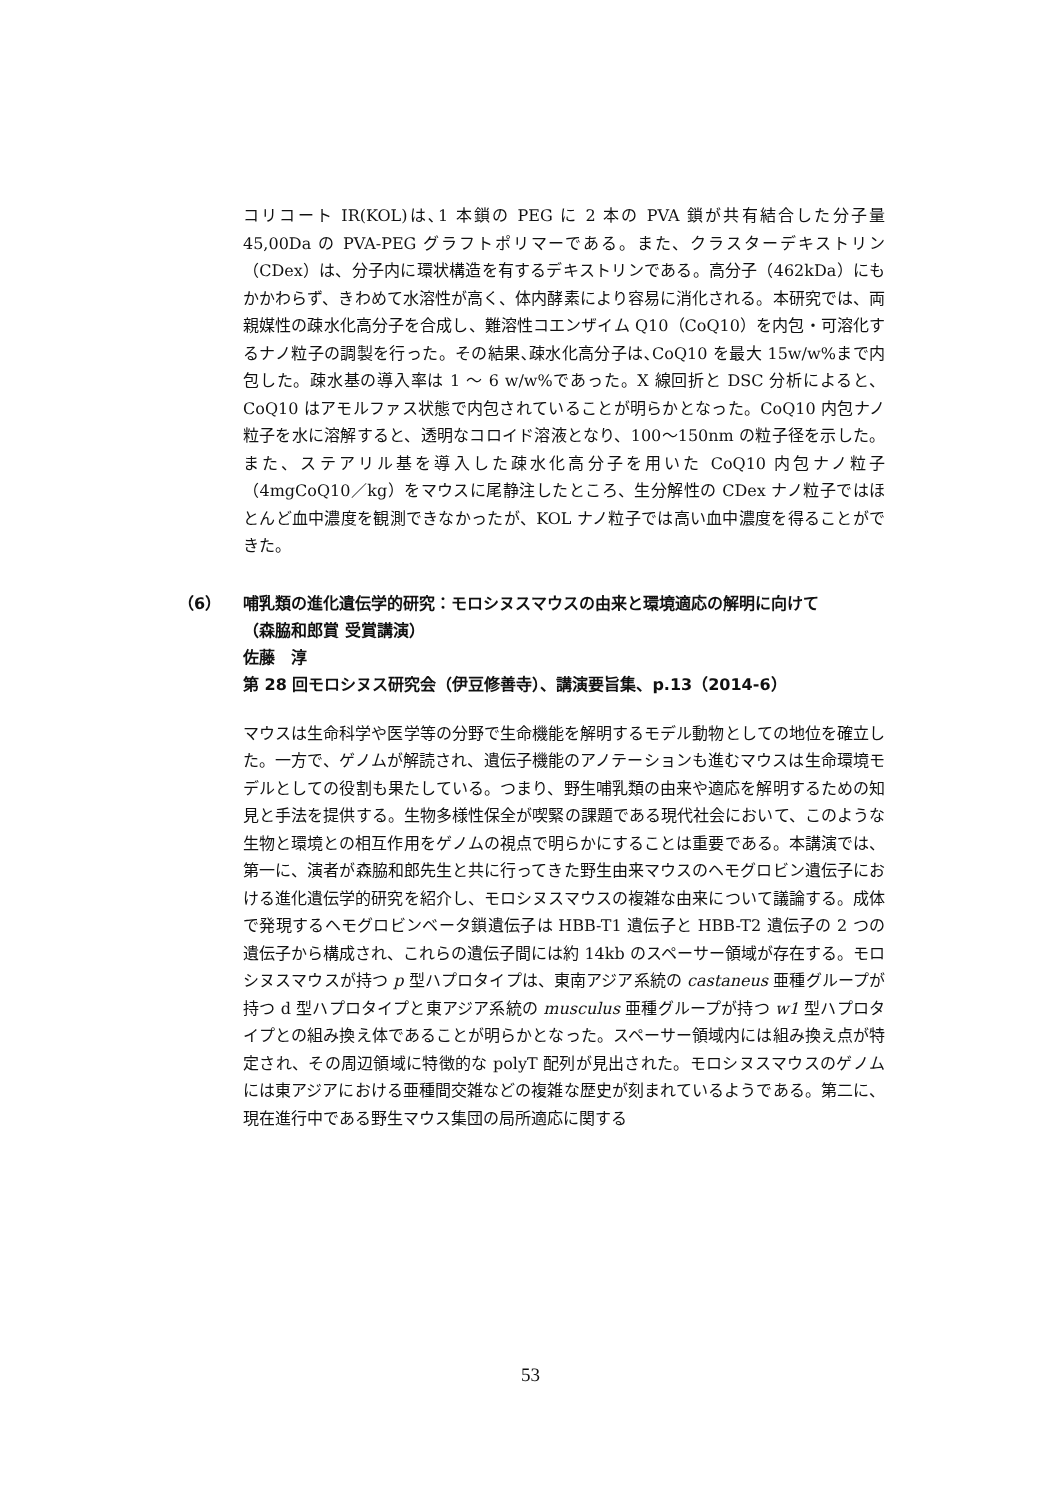コリコート IR(KOL)は､1 本鎖の PEG に 2 本の PVA 鎖が共有結合した分子量 45,00Da の PVA-PEG グラフトポリマーである。また、クラスターデキストリン（CDex）は、分子内に環状構造を有するデキストリンである。高分子（462kDa）にもかかわらず、きわめて水溶性が高く、体内酵素により容易に消化される。本研究では、両親媒性の疎水化高分子を合成し、難溶性コエンザイム Q10（CoQ10）を内包・可溶化するナノ粒子の調製を行った。その結果､疎水化高分子は､CoQ10 を最大 15w/w%まで内包した。疎水基の導入率は 1 ～ 6 w/w%であった。X 線回折と DSC 分析によると、CoQ10 はアモルファス状態で内包されていることが明らかとなった。CoQ10 内包ナノ粒子を水に溶解すると、透明なコロイド溶液となり、100～150nm の粒子径を示した。また、ステアリル基を導入した疎水化高分子を用いた CoQ10 内包ナノ粒子（4mgCoQ10／kg）をマウスに尾静注したところ、生分解性の CDex ナノ粒子ではほとんど血中濃度を観測できなかったが、KOL ナノ粒子では高い血中濃度を得ることができた。
（6） 哺乳類の進化遺伝学的研究：モロシヌスマウスの由来と環境適応の解明に向けて
（森脇和郎賞 受賞講演）
佐藤　淳
第 28 回モロシヌス研究会（伊豆修善寺）、講演要旨集、p.13（2014-6）
マウスは生命科学や医学等の分野で生命機能を解明するモデル動物としての地位を確立した。一方で、ゲノムが解読され、遺伝子機能のアノテーションも進むマウスは生命環境モデルとしての役割も果たしている。つまり、野生哺乳類の由来や適応を解明するための知見と手法を提供する。生物多様性保全が喫緊の課題である現代社会において、このような生物と環境との相互作用をゲノムの視点で明らかにすることは重要である。本講演では、第一に、演者が森脇和郎先生と共に行ってきた野生由来マウスのヘモグロビン遺伝子における進化遺伝学的研究を紹介し、モロシヌスマウスの複雑な由来について議論する。成体で発現するヘモグロビンベータ鎖遺伝子は HBB-T1 遺伝子と HBB-T2 遺伝子の 2 つの遺伝子から構成され、これらの遺伝子間には約 14kb のスペーサー領域が存在する。モロシヌスマウスが持つ p 型ハプロタイプは、東南アジア系統の castaneus 亜種グループが持つ d 型ハプロタイプと東アジア系統の musculus 亜種グループが持つ w1 型ハプロタイプとの組み換え体であることが明らかとなった。スペーサー領域内には組み換え点が特定され、その周辺領域に特徴的な polyT 配列が見出された。モロシヌスマウスのゲノムには東アジアにおける亜種間交雑などの複雑な歴史が刻まれているようである。第二に、現在進行中である野生マウス集団の局所適応に関する
53